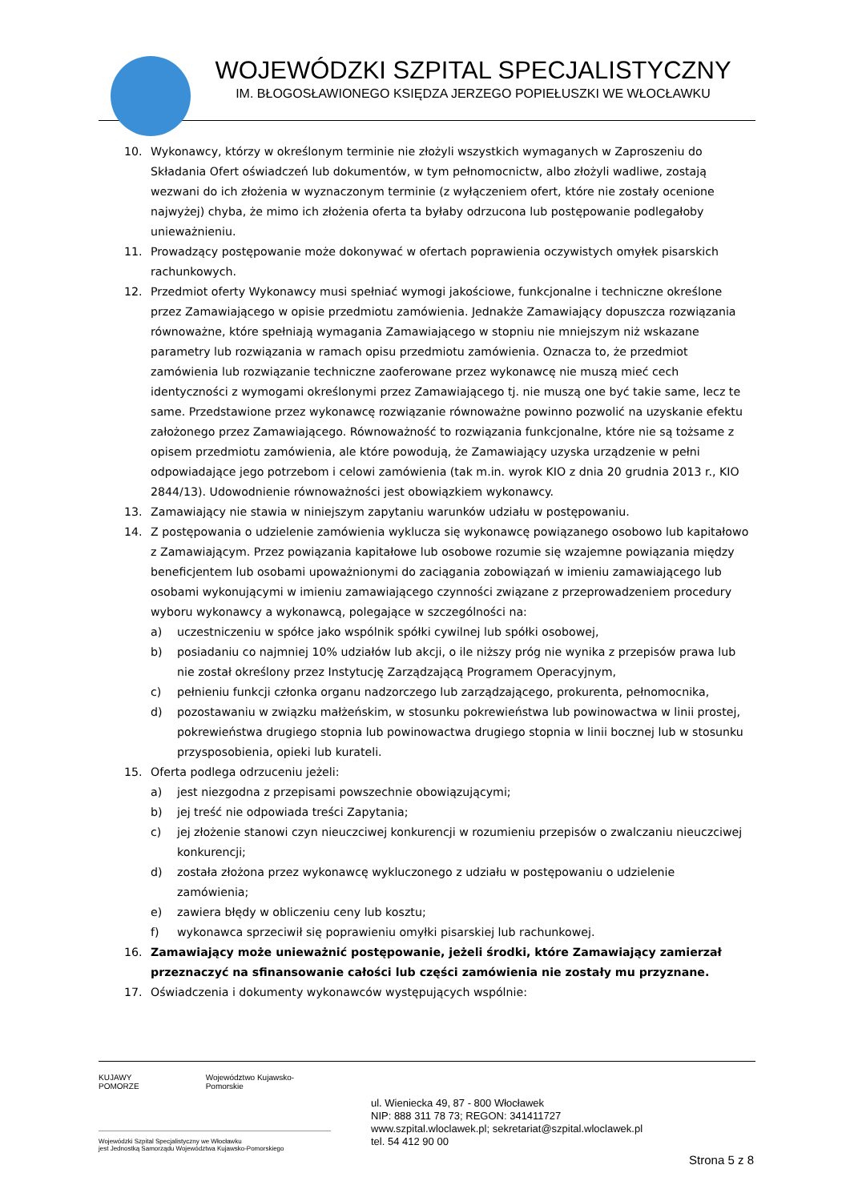WOJEWÓDZKI SZPITAL SPECJALISTYCZNY
IM. BŁOGOSŁAWIONEGO KSIĘDZA JERZEGO POPIEŁUSZKI WE WŁOCŁAWKU
10. Wykonawcy, którzy w określonym terminie nie złożyli wszystkich wymaganych w Zaproszeniu do Składania Ofert oświadczeń lub dokumentów, w tym pełnomocnictw, albo złożyli wadliwe, zostają wezwani do ich złożenia w wyznaczonym terminie (z wyłączeniem ofert, które nie zostały ocenione najwyżej) chyba, że mimo ich złożenia oferta ta byłaby odrzucona lub postępowanie podlegałoby unieważnieniu.
11. Prowadzący postępowanie może dokonywać w ofertach poprawienia oczywistych omyłek pisarskich rachunkowych.
12. Przedmiot oferty Wykonawcy musi spełniać wymogi jakościowe, funkcjonalne i techniczne określone przez Zamawiającego w opisie przedmiotu zamówienia. Jednakże Zamawiający dopuszcza rozwiązania równoważne, które spełniają wymagania Zamawiającego w stopniu nie mniejszym niż wskazane parametry lub rozwiązania w ramach opisu przedmiotu zamówienia. Oznacza to, że przedmiot zamówienia lub rozwiązanie techniczne zaoferowane przez wykonawcę nie muszą mieć cech identyczności z wymogami określonymi przez Zamawiającego tj. nie muszą one być takie same, lecz te same. Przedstawione przez wykonawcę rozwiązanie równoważne powinno pozwolić na uzyskanie efektu założonego przez Zamawiającego. Równoważność to rozwiązania funkcjonalne, które nie są tożsame z opisem przedmiotu zamówienia, ale które powodują, że Zamawiający uzyska urządzenie w pełni odpowiadające jego potrzebom i celowi zamówienia (tak m.in. wyrok KIO z dnia 20 grudnia 2013 r., KIO 2844/13). Udowodnienie równoważności jest obowiązkiem wykonawcy.
13. Zamawiający nie stawia w niniejszym zapytaniu warunków udziału w postępowaniu.
14. Z postępowania o udzielenie zamówienia wyklucza się wykonawcę powiązanego osobowo lub kapitałowo z Zamawiającym. Przez powiązania kapitałowe lub osobowe rozumie się wzajemne powiązania między beneficjentem lub osobami upoważnionymi do zaciągania zobowiązań w imieniu zamawiającego lub osobami wykonującymi w imieniu zamawiającego czynności związane z przeprowadzeniem procedury wyboru wykonawcy a wykonawcą, polegające w szczególności na:
a) uczestniczeniu w spółce jako wspólnik spółki cywilnej lub spółki osobowej,
b) posiadaniu co najmniej 10% udziałów lub akcji, o ile niższy próg nie wynika z przepisów prawa lub nie został określony przez Instytucję Zarządzającą Programem Operacyjnym,
c) pełnieniu funkcji członka organu nadzorczego lub zarządzającego, prokurenta, pełnomocnika,
d) pozostawaniu w związku małżeńskim, w stosunku pokrewieństwa lub powinowactwa w linii prostej, pokrewieństwa drugiego stopnia lub powinowactwa drugiego stopnia w linii bocznej lub w stosunku przysposobienia, opieki lub kurateli.
15. Oferta podlega odrzuceniu jeżeli:
a) jest niezgodna z przepisami powszechnie obowiązującymi;
b) jej treść nie odpowiada treści Zapytania;
c) jej złożenie stanowi czyn nieuczciwej konkurencji w rozumieniu przepisów o zwalczaniu nieuczciwej konkurencji;
d) została złożona przez wykonawcę wykluczonego z udziału w postępowaniu o udzielenie zamówienia;
e) zawiera błędy w obliczeniu ceny lub kosztu;
f) wykonawca sprzeciwił się poprawieniu omyłki pisarskiej lub rachunkowej.
16. Zamawiający może unieważnić postępowanie, jeżeli środki, które Zamawiający zamierzał przeznaczyć na sfinansowanie całości lub części zamówienia nie zostały mu przyznane.
17. Oświadczenia i dokumenty wykonawców występujących wspólnie:
KUJAWY POMORZE Województwo Kujawsko-Pomorskie
Wojewódzki Szpital Specjalistyczny we Włocławku
jest Jednostką Samorządu Województwa Kujawsko-Pomorskiego
ul. Wieniecka 49, 87 - 800 Włocławek
NIP: 888 311 78 73; REGON: 341411727
www.szpital.wloclawek.pl; sekretariat@szpital.wloclawek.pl
tel. 54 412 90 00
Strona 5 z 8